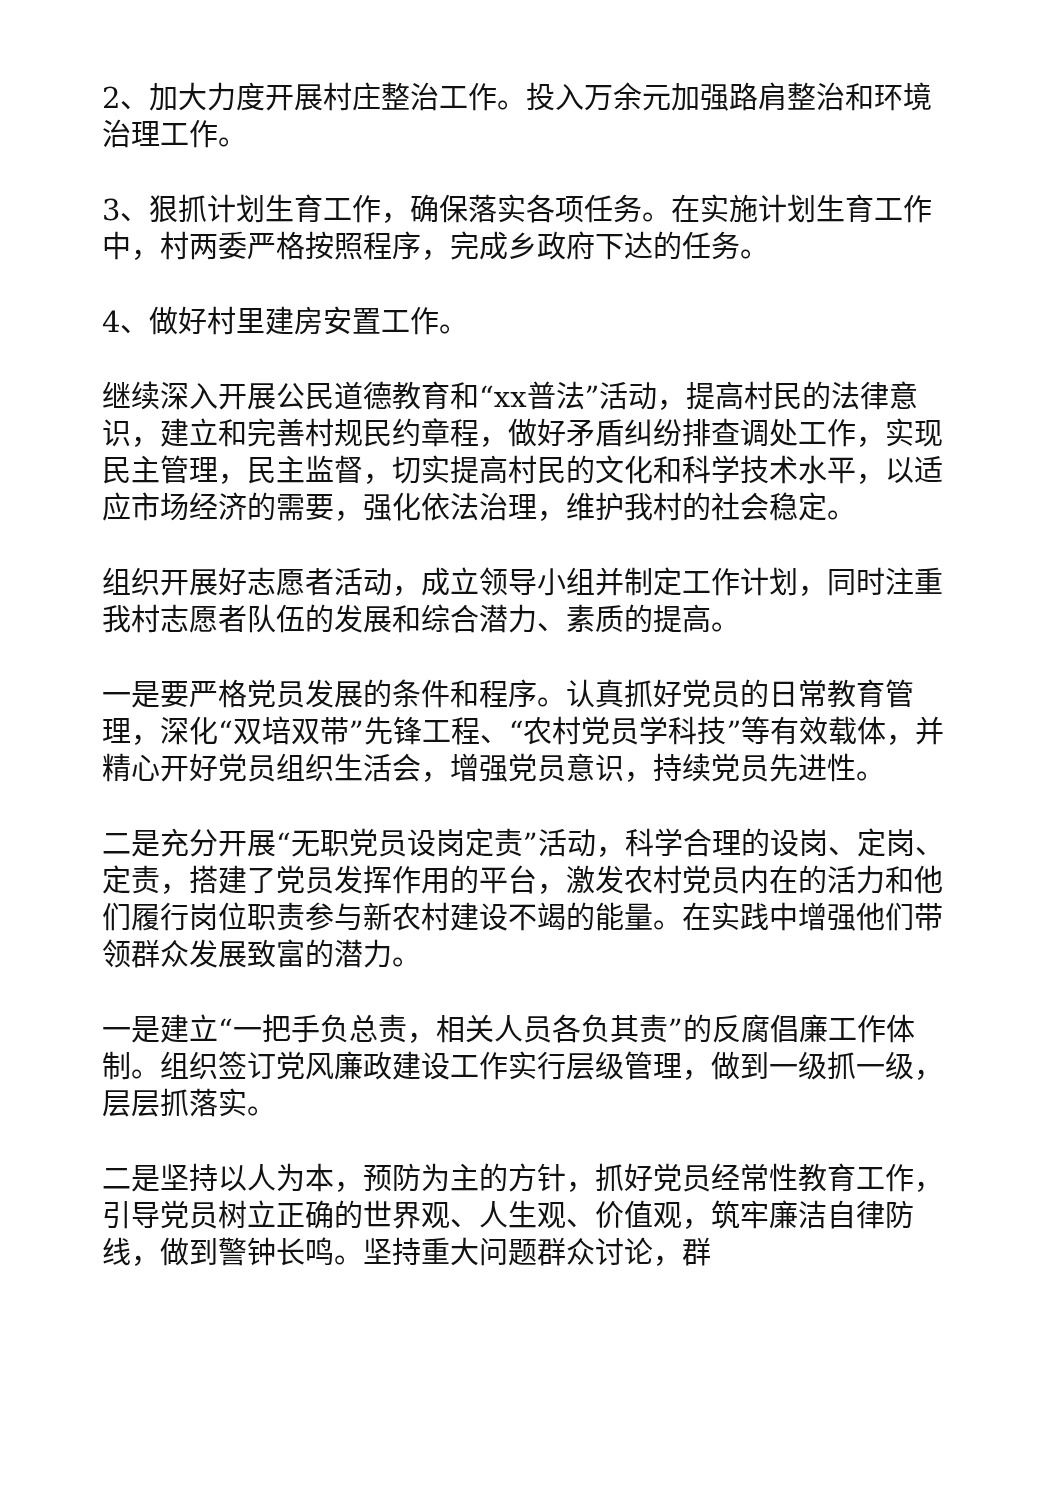2、加大力度开展村庄整治工作。投入万余元加强路肩整治和环境治理工作。
3、狠抓计划生育工作，确保落实各项任务。在实施计划生育工作中，村两委严格按照程序，完成乡政府下达的任务。
4、做好村里建房安置工作。
继续深入开展公民道德教育和“xx普法”活动，提高村民的法律意识，建立和完善村规民约章程，做好矛盾纠纷排查调处工作，实现民主管理，民主监督，切实提高村民的文化和科学技术水平，以适应市场经济的需要，强化依法治理，维护我村的社会稳定。
组织开展好志愿者活动，成立领导小组并制定工作计划，同时注重我村志愿者队伍的发展和综合潜力、素质的提高。
一是要严格党员发展的条件和程序。认真抓好党员的日常教育管理，深化“双培双带”先锋工程、“农村党员学科技”等有效载体，并精心开好党员组织生活会，增强党员意识，持续党员先进性。
二是充分开展“无职党员设岗定责”活动，科学合理的设岗、定岗、定责，搭建了党员发挥作用的平台，激发农村党员内在的活力和他们履行岗位职责参与新农村建设不竭的能量。在实践中增强他们带领群众发展致富的潜力。
一是建立“一把手负总责，相关人员各负其责”的反腐倡廉工作体制。组织签订党风廉政建设工作实行层级管理，做到一级抓一级，层层抓落实。
二是坚持以人为本，预防为主的方针，抓好党员经常性教育工作，引导党员树立正确的世界观、人生观、价值观，筑牢廉洁自律防线，做到警钟长鸣。坚持重大问题群众讨论，群